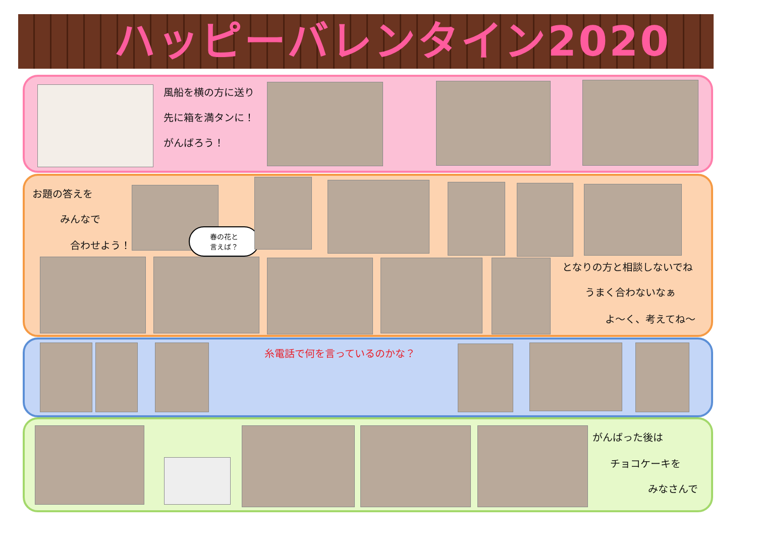ハッピーバレンタイン2020
風船を横の方に送り
先に箱を満タンに！
がんばろう！
お題の答えを
みんなで
合わせよう！
春の花と
言えば？
となりの方と相談しないでね
うまく合わないなぁ
よ〜く、考えてね〜
糸電話で何を言っているのかな？
がんばった後は
チョコケーキを
みなさんで